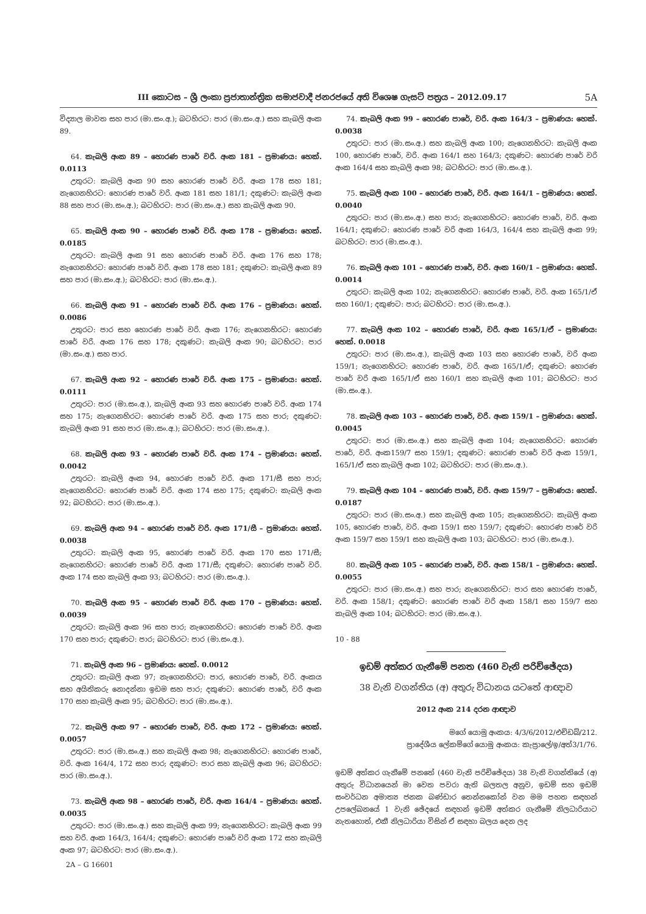III කොටස – ශ්‍රී ලංකා ප්‍රජාතාන්ත්‍රික සමාජවාදී ජනරජයේ අති විශෙෂ ගැසට් පත්‍රය – 2012.09.17 5A
විද්‍යාල මාවත සහ පාර (මා.සං.අ.); බටහිරට: පාර (මා.සං.අ.) සහ කැබලි අංක 89.
64. කැබලි අංක 89 – හොරණ පාරේ වරි. අංක 181 – ප්‍රමාණය: හෙක්. 0.0113
උතුරට: කැබලි අංක 90 සහ හොරණ පාරේ වරි. අංක 178 සහ 181; නැගෙනහිරට: හොරණ පාරේ වරි. අංක 181 සහ 181/1; දකුණට: කැබලි අංක 88 සහ පාර (මා.සං.අ.); බටහිරට: පාර (මා.සං.අ.) සහ කැබලි අංක 90.
65. කැබලි අංක 90 – හොරණ පාරේ වරි. අංක 178 – ප්‍රමාණය: හෙක්. 0.0185
උතුරට: කැබලි අංක 91 සහ හොරණ පාරේ වරි. අංක 176 සහ 178; නැගෙනහිරට: හොරණ පාරේ වරි. අංක 178 සහ 181; දකුණට: කැබලි අංක 89 සහ පාර (මා.සං.අ.); බටහිරට: පාර (මා.සං.අ.).
66. කැබලි අංක 91 – හොරණ පාරේ වරි. අංක 176 – ප්‍රමාණය: හෙක්. 0.0086
උතුරට: පාර සහ හොරණ පාරේ වරි. අංක 176; නැගෙනහිරට: හොරණ පාරේ වරි. අංක 176 සහ 178; දකුණට: කැබලි අංක 90; බටහිරට: පාර (මා.සං.අ.) සහ පාර.
67. කැබලි අංක 92 – හොරණ පාරේ වරි. අංක 175 – ප්‍රමාණය: හෙක්. 0.0111
උතුරට: පාර (මා.සං.අ.), කැබලි අංක 93 සහ හොරණ පාරේ වරි. අංක 174 සහ 175; නැගෙනහිරට: හොරණ පාරේ වරි. අංක 175 සහ පාර; දකුණට: කැබලි අංක 91 සහ පාර (මා.සං.අ.); බටහිරට: පාර (මා.සං.අ.).
68. කැබලි අංක 93 – හොරණ පාරේ වරි. අංක 174 – ප්‍රමාණය: හෙක්. 0.0042
උතුරට: කැබලි අංක 94, හොරණ පාරේ වරි. අංක 171/සී සහ පාර; නැගෙනහිරට: හොරණ පාරේ වරි. අංක 174 සහ 175; දකුණට: කැබලි අංක 92; බටහිරට: පාර (මා.සං.අ.).
69. කැබලි අංක 94 – හොරණ පාරේ වරි. අංක 171/සී – ප්‍රමාණය: හෙක්. 0.0038
උතුරට: කැබලි අංක 95, හොරණ පාරේ වරි. අංක 170 සහ 171/සී; නැගෙනහිරට: හොරණ පාරේ වරි. අංක 171/සී; දකුණට: හොරණ පාරේ වරි. අංක 174 සහ කැබලි අංක 93; බටහිරට: පාර (මා.සං.අ.).
70. කැබලි අංක 95 – හොරණ පාරේ වරි. අංක 170 – ප්‍රමාණය: හෙක්. 0.0039
උතුරට: කැබලි අංක 96 සහ පාර; නැගෙනහිරට: හොරණ පාරේ වරි. අංක 170 සහ පාර; දකුණට: පාර; බටහිරට: පාර (මා.සං.අ.).
71. කැබලි අංක 96 – ප්‍රමාණය: හෙක්. 0.0012
උතුරට: කැබලි අංක 97; නැගෙනහිරට: පාර, හොරණ පාරේ, වරි. අංකය සහ අයිතිකරු නොදන්නා ඉඩම සහ පාර; දකුණට: හොරණ පාරේ, වරි අංක 170 සහ කැබලි අංක 95; බටහිරට: පාර (මා.සං.අ.).
72. කැබලි අංක 97 – හොරණ පාරේ, වරි. අංක 172 – ප්‍රමාණය: හෙක්. 0.0057
උතුරට: පාර (මා.සං.අ.) සහ කැබලි අංක 98; නැගෙනහිරට: හොරණ පාරේ, වරි. අංක 164/4, 172 සහ පාර; දකුණට: පාර සහ කැබලි අංක 96; බටහිරට: පාර (මා.සං.අ.).
73. කැබලි අංක 98 – හොරණ පාරේ, වරි. අංක 164/4 – ප්‍රමාණය: හෙක්. 0.0035
උතුරට: පාර (මා.සං.අ.) සහ කැබලි අංක 99; නැගෙනහිරට: කැබලි අංක 99 සහ වරි. අංක 164/3, 164/4; දකුණට: හොරණ පාරේ වරි අංක 172 සහ කැබලි අංක 97; බටහිරට: පාර (මා.සං.අ.).
2A – G 16601
74. කැබලි අංක 99 – හොරණ පාරේ, වරි. අංක 164/3 – ප්‍රමාණය: හෙක්. 0.0038
උතුරට: පාර (මා.සං.අ.) සහ කැබලි අංක 100; නැගෙනහිරට: කැබලි අංක 100, හොරණ පාරේ, වරි. අංක 164/1 සහ 164/3; දකුණට: හොරණ පාරේ වරි අංක 164/4 සහ කැබලි අංක 98; බටහිරට: පාර (මා.සං.අ.).
75. කැබලි අංක 100 – හොරණ පාරේ, වරි. අංක 164/1 – ප්‍රමාණය: හෙක්. 0.0040
උතුරට: පාර (මා.සං.අ.) සහ පාර; නැගෙනහිරට: හොරණ පාරේ, වරි. අංක 164/1; දකුණට: හොරණ පාරේ වරි අංක 164/3, 164/4 සහ කැබලි අංක 99; බටහිරට: පාර (මා.සං.අ.).
76. කැබලි අංක 101 – හොරණ පාරේ, වරි. අංක 160/1 – ප්‍රමාණය: හෙක්. 0.0014
උතුරට: කැබලි අංක 102; නැගෙනහිරට: හොරණ පාරේ, වරි. අංක 165/1/ඒ සහ 160/1; දකුණට: පාර; බටහිරට: පාර (මා.සං.අ.).
77. කැබලි අංක 102 – හොරණ පාරේ, වරි. අංක 165/1/ඒ – ප්‍රමාණය: හෙක්. 0.0018
උතුරට: පාර (මා.සං.අ.), කැබලි අංක 103 සහ හොරණ පාරේ, වරි අංක 159/1; නැගෙනහිරට: හොරණ පාරේ, වරි. අංක 165/1/ඒ; දකුණට: හොරණ පාරේ වරි අංක 165/1/ඒ සහ 160/1 සහ කැබලි අංක 101; බටහිරට: පාර (මා.සං.අ.).
78. කැබලි අංක 103 – හොරණ පාරේ, වරි. අංක 159/1 – ප්‍රමාණය: හෙක්. 0.0045
උතුරට: පාර (මා.සං.අ.) සහ කැබලි අංක 104; නැගෙනහිරට: හොරණ පාරේ, වරි. අංක159/7 සහ 159/1; දකුණට: හොරණ පාරේ වරි අංක 159/1, 165/1/ඒ සහ කැබලි අංක 102; බටහිරට: පාර (මා.සං.අ.).
79. කැබලි අංක 104 – හොරණ පාරේ, වරි. අංක 159/7 – ප්‍රමාණය: හෙක්. 0.0187
උතුරට: පාර (මා.සං.අ.) සහ කැබලි අංක 105; නැගෙනහිරට: කැබලි අංක 105, හොරණ පාරේ, වරි. අංක 159/1 සහ 159/7; දකුණට: හොරණ පාරේ වරි අංක 159/7 සහ 159/1 සහ කැබලි අංක 103; බටහිරට: පාර (මා.සං.අ.).
80. කැබලි අංක 105 – හොරණ පාරේ, වරි. අංක 158/1 – ප්‍රමාණය: හෙක්. 0.0055
උතුරට: පාර (මා.සං.අ.) සහ පාර; නැගෙනහිරට: පාර සහ හොරණ පාරේ, වරි. අංක 158/1; දකුණට: හොරණ පාරේ වරි අංක 158/1 සහ 159/7 සහ කැබලි අංක 104; බටහිරට: පාර (මා.සං.අ.).
10 - 88
ඉඩම් අත්කර ගැනීමේ පනත (460 වැනි පරිච්ඡේදය)
38 වැනි වගන්තිය (අ) අතුරු විධානය යටතේ ආඥාව
2012 අංක 214 දරන ආඥාව
මගේ යොමු අංකය: 4/3/6/2012/එච්ඩබ්/212.
ප්‍රාදේශීය ලේකම්ගේ යොමු අංකය: කැප්‍රාලේ/ඉ/අත්3/1/76.
ඉඩම් අත්කර ගැනීමේ පනතේ (460 වැනි පරිච්ඡේදය) 38 වැනි වගන්තියේ (අ) අතුරු විධානයෙන් මා වෙත පවරා ඇති බලතල අනුව, ඉඩම් සහ ඉඩම් සංවර්ධන අමාත්‍ය ජනක බණ්ඩාර තෙන්නකෝන් වන මම පහත සඳහන් උපලේඛනයේ 1 වැනි ඡේදයේ සඳහන් ඉඩම් අත්කර ගැනීමේ නිලධාරියාට නැතහොත්, එකී නිලධාරියා විසින් ඒ සඳහා බලය දෙන ලද